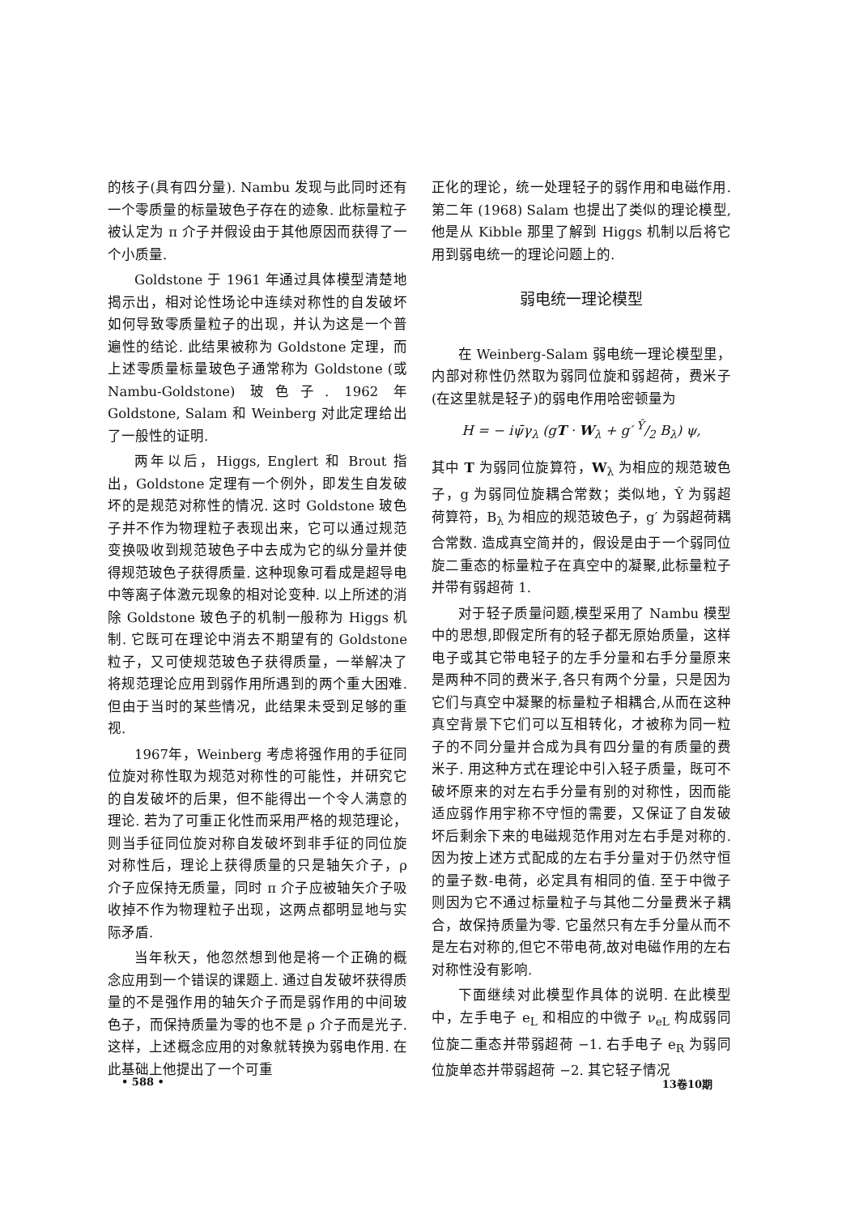的核子(具有四分量). Nambu 发现与此同时还有一个零质量的标量玻色子存在的迹象. 此标量粒子被认定为 π 介子并假设由于其他原因而获得了一个小质量.
Goldstone 于 1961 年通过具体模型清楚地揭示出，相对论性场论中连续对称性的自发破坏如何导致零质量粒子的出现，并认为这是一个普遍性的结论. 此结果被称为 Goldstone 定理，而上述零质量标量玻色子通常称为 Goldstone (或 Nambu-Goldstone) 玻色子. 1962 年 Goldstone, Salam 和 Weinberg 对此定理给出了一般性的证明.
两年以后，Higgs, Englert 和 Brout 指出，Goldstone 定理有一个例外，即发生自发破坏的是规范对称性的情况. 这时 Goldstone 玻色子并不作为物理粒子表现出来，它可以通过规范变换吸收到规范玻色子中去成为它的纵分量并使得规范玻色子获得质量. 这种现象可看成是超导电中等离子体激元现象的相对论变种. 以上所述的消除 Goldstone 玻色子的机制一般称为 Higgs 机制. 它既可在理论中消去不期望有的 Goldstone 粒子，又可使规范玻色子获得质量，一举解决了将规范理论应用到弱作用所遇到的两个重大困难. 但由于当时的某些情况，此结果未受到足够的重视.
1967年，Weinberg 考虑将强作用的手征同位旋对称性取为规范对称性的可能性，并研究它的自发破坏的后果，但不能得出一个令人满意的理论. 若为了可重正化性而采用严格的规范理论，则当手征同位旋对称自发破坏到非手征的同位旋对称性后，理论上获得质量的只是轴矢介子，ρ 介子应保持无质量，同时 π 介子应被轴矢介子吸收掉不作为物理粒子出现，这两点都明显地与实际矛盾.
当年秋天，他忽然想到他是将一个正确的概念应用到一个错误的课题上. 通过自发破坏获得质量的不是强作用的轴矢介子而是弱作用的中间玻色子，而保持质量为零的也不是 ρ 介子而是光子. 这样，上述概念应用的对象就转换为弱电作用. 在此基础上他提出了一个可重
正化的理论，统一处理轻子的弱作用和电磁作用. 第二年 (1968) Salam 也提出了类似的理论模型,他是从 Kibble 那里了解到 Higgs 机制以后将它用到弱电统一的理论问题上的.
弱电统一理论模型
在 Weinberg-Salam 弱电统一理论模型里，内部对称性仍然取为弱同位旋和弱超荷，费米子(在这里就是轻子)的弱电作用哈密顿量为
H = − iψ̄γ<sub>λ</sub> (gT · W<sub>λ</sub> + g′ Ŷ/2 B<sub>λ</sub>) ψ,
其中 T 为弱同位旋算符，W<sub>λ</sub> 为相应的规范玻色子，g 为弱同位旋耦合常数；类似地，Ŷ 为弱超荷算符，B<sub>λ</sub> 为相应的规范玻色子，g′ 为弱超荷耦合常数. 造成真空简并的，假设是由于一个弱同位旋二重态的标量粒子在真空中的凝聚,此标量粒子并带有弱超荷 1.
对于轻子质量问题,模型采用了 Nambu 模型中的思想,即假定所有的轻子都无原始质量，这样电子或其它带电轻子的左手分量和右手分量原来是两种不同的费米子,各只有两个分量，只是因为它们与真空中凝聚的标量粒子相耦合,从而在这种真空背景下它们可以互相转化，才被称为同一粒子的不同分量并合成为具有四分量的有质量的费米子. 用这种方式在理论中引入轻子质量，既可不破坏原来的对左右手分量有别的对称性，因而能适应弱作用宇称不守恒的需要，又保证了自发破坏后剩余下来的电磁规范作用对左右手是对称的. 因为按上述方式配成的左右手分量对于仍然守恒的量子数-电荷，必定具有相同的值. 至于中微子则因为它不通过标量粒子与其他二分量费米子耦合，故保持质量为零. 它虽然只有左手分量从而不是左右对称的,但它不带电荷,故对电磁作用的左右对称性没有影响.
下面继续对此模型作具体的说明. 在此模型中，左手电子 e<sub>L</sub> 和相应的中微子 ν<sub>eL</sub> 构成弱同位旋二重态并带弱超荷 −1. 右手电子 e<sub>R</sub> 为弱同位旋单态并带弱超荷 −2. 其它轻子情况
• 588 • 13卷10期